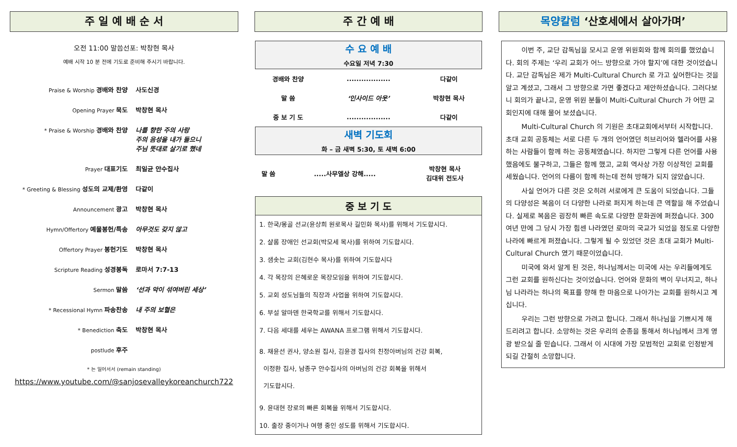주 일 예 배 순 서
오전 11:00 말씀선포: 박창현 목사
예배 시작 10 분 전에 기도로 준비해 주시기 바랍니다.
| Praise & Worship 경배와 찬양 | 사도신경 |
| Opening Prayer 묵도 | 박창현 목사 |
| * Praise & Worship 경배와 찬양 | 나를 향한 주의 사랑 주의 음성을 내가 들으니 주님 뜻대로 살기로 했네 |
| Prayer 대표기도 | 최일균 안수집사 |
| * Greeting & Blessing 성도의 교제/환영 | 다같이 |
| Announcement 광고 | 박창현 목사 |
| Hymn/Offertory 예물봉헌/특송 | 아무것도 갖지 않고 |
| Offertory Prayer 봉헌기도 | 박창현 목사 |
| Scripture Reading 성경봉독 | 로마서 7:7-13 |
| Sermon 말씀 | ‘선과 악이 섞여버린 세상’ |
| * Recessional Hymn 파송찬송 | 내 주의 보혈은 |
| * Benediction 축도 | 박창현 목사 |
| postlude 후주 | |
* 는 일어서서 (remain standing)
https://www.youtube.com/@sanjosevalleykoreanchurch722
주 간 예 배
수 요 예 배
수요일 저녁 7:30
| 경배와 찬양 | .................. | 다같이 |
| 말 씀 | ‘인사이드 아웃’ | 박창현 목사 |
| 중 보 기 도 | .................. | 다같이 |
새벽 기도회
화 – 금 새벽 5:30, 토 새벽 6:00
| 말 씀 | .....사무엘상 강해..... | 박창현 목사 김대위 전도사 |
중 보 기 도
1. 한국/몽골 선교(윤상희 원로목사 길민화 목사)를 위해서 기도합시다.
2. 샬롬 장애인 선교회(박모세 목사)를 위하여 기도합시다.
3. 샘솟는 교회(김현수 목사)를 위하여 기도합시다
4. 각 목장의 은혜로운 목장모임을 위하여 기도합시다.
5. 교회 성도님들의 직장과 사업을 위하여 기도합시다.
6. 부설 알마덴 한국학교를 위해서 기도합시다.
7. 다음 세대를 세우는 AWANA 프로그램 위해서 기도합시다.
8. 채윤선 권사, 양소원 집사, 김윤경 집사의 친정아버님의 건강 회복,
이정환 집사, 남종구 안수집사의 아버님의 건강 회복을 위해서
기도합시다.
9. 윤대현 장로의 빠른 회복을 위해서 기도합시다.
10. 출장 중이거나 여행 중인 성도를 위해서 기도합시다.
목양칼럼 ‘산호세에서 살아가며’
이번 주, 교단 감독님을 모시고 운영 위원회와 함께 회의를 했었습니다. 회의 주제는 ‘우리 교회가 어느 방향으로 가야 할지’에 대한 것이었습니다. 교단 감독님은 제가 Multi-Cultural Church 로 가고 싶어한다는 것을 알고 계셨고, 그래서 그 방향으로 가면 좋겠다고 제안하셨습니다. 그러다보니 회의가 끝나고, 운영 위원 분들이 Multi-Cultural Church 가 어떤 교회인지에 대해 물어 보셨습니다.
Multi-Cultural Church 의 기원은 초대교회에서부터 시작합니다. 초대 교회 공동체는 서로 다른 두 개의 언어였던 히브리어와 헬라어를 사용하는 사람들이 함께 하는 공동체였습니다. 하지만 그렇게 다른 언어를 사용했음에도 불구하고, 그들은 함께 했고, 교회 역사상 가장 이상적인 교회를 세웠습니다. 언어의 다름이 함께 하는데 전혀 방해가 되지 않았습니다.
사실 언어가 다른 것은 오히려 서로에게 큰 도움이 되었습니다. 그들의 다양성은 복음이 더 다양한 나라로 퍼지게 하는데 큰 역할을 해 주었습니다. 실제로 복음은 굉장히 빠른 속도로 다양한 문화권에 퍼졌습니다. 300 여년 만에 그 당시 가장 힘센 나라였던 로마의 국교가 되었을 정도로 다양한 나라에 빠르게 퍼졌습니다. 그렇게 될 수 있었던 것은 초대 교회가 Multi-Cultural Church 였기 때문이었습니다.
미국에 와서 알게 된 것은, 하나님께서는 미국에 사는 우리들에게도 그런 교회를 원하신다는 것이었습니다. 언어와 문화의 벽이 무너지고, 하나님 나라라는 하나의 목표를 향해 한 마음으로 나아가는 교회를 원하시고 계십니다.
우리는 그런 방향으로 가려고 합니다. 그래서 하나님을 기쁘시게 해 드리려고 합니다. 소망하는 것은 우리의 순종을 통해서 하나님께서 크게 영광 받으실 줄 믿습니다. 그래서 이 시대에 가장 모범적인 교회로 인정받게 되길 간절히 소망합니다.